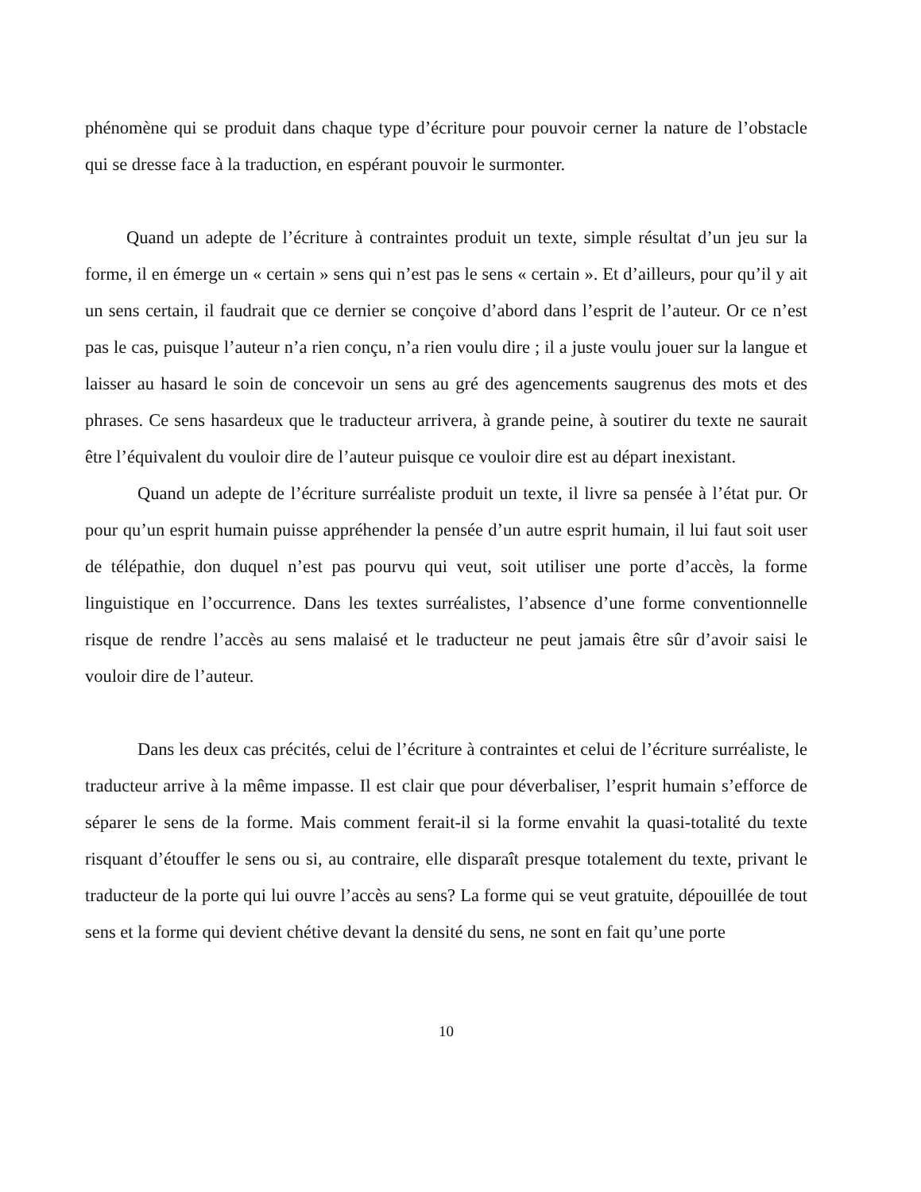phénomène qui se produit dans chaque type d’écriture pour pouvoir cerner la nature de l’obstacle qui se dresse face à la traduction, en espérant pouvoir le surmonter.
Quand un adepte de l’écriture à contraintes produit un texte, simple résultat d’un jeu sur la forme, il en émerge un « certain » sens qui n’est pas le sens « certain ». Et d’ailleurs, pour qu’il y ait un sens certain, il faudrait que ce dernier se conçoive d’abord dans l’esprit de l’auteur. Or ce n’est pas le cas, puisque l’auteur n’a rien conçu, n’a rien voulu dire ; il a juste voulu jouer sur la langue et laisser au hasard le soin de concevoir un sens au gré des agencements saugrenus des mots et des phrases. Ce sens hasardeux que le traducteur arrivera, à grande peine, à soutirer du texte ne saurait être l’équivalent du vouloir dire de l’auteur puisque ce vouloir dire est au départ inexistant.
Quand un adepte de l’écriture surréaliste produit un texte, il livre sa pensée à l’état pur. Or pour qu’un esprit humain puisse appréhender la pensée d’un autre esprit humain, il lui faut soit user de télépathie, don duquel n’est pas pourvu qui veut, soit utiliser une porte d’accès, la forme linguistique en l’occurrence. Dans les textes surréalistes, l’absence d’une forme conventionnelle risque de rendre l’accès au sens malaisé et le traducteur ne peut jamais être sûr d’avoir saisi le vouloir dire de l’auteur.
Dans les deux cas précités, celui de l’écriture à contraintes et celui de l’écriture surréaliste, le traducteur arrive à la même impasse. Il est clair que pour déverbaliser, l’esprit humain s’efforce de séparer le sens de la forme. Mais comment ferait-il si la forme envahit la quasi-totalité du texte risquant d’étouffer le sens ou si, au contraire, elle disparaît presque totalement du texte, privant le traducteur de la porte qui lui ouvre l’accès au sens? La forme qui se veut gratuite, dépouillée de tout sens et la forme qui devient chétive devant la densité du sens, ne sont en fait qu’une porte
10